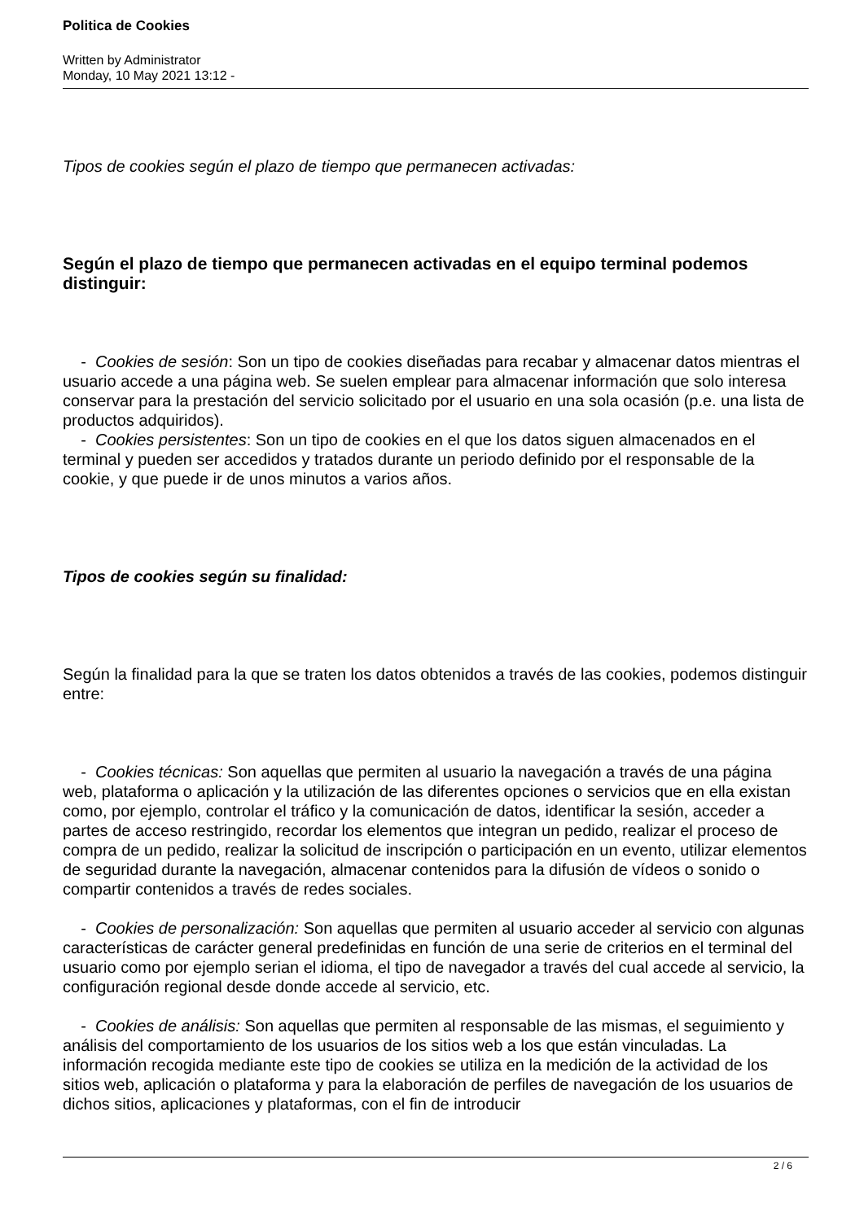Politica de Cookies
Written by Administrator
Monday, 10 May 2021 13:12 -
Tipos de cookies según el plazo de tiempo que permanecen activadas:
Según el plazo de tiempo que permanecen activadas en el equipo terminal podemos distinguir:
- Cookies de sesión: Son un tipo de cookies diseñadas para recabar y almacenar datos mientras el usuario accede a una página web. Se suelen emplear para almacenar información que solo interesa conservar para la prestación del servicio solicitado por el usuario en una sola ocasión (p.e. una lista de productos adquiridos).
- Cookies persistentes: Son un tipo de cookies en el que los datos siguen almacenados en el terminal y pueden ser accedidos y tratados durante un periodo definido por el responsable de la cookie, y que puede ir de unos minutos a varios años.
Tipos de cookies según su finalidad:
Según la finalidad para la que se traten los datos obtenidos a través de las cookies, podemos distinguir entre:
- Cookies técnicas: Son aquellas que permiten al usuario la navegación a través de una página web, plataforma o aplicación y la utilización de las diferentes opciones o servicios que en ella existan como, por ejemplo, controlar el tráfico y la comunicación de datos, identificar la sesión, acceder a partes de acceso restringido, recordar los elementos que integran un pedido, realizar el proceso de compra de un pedido, realizar la solicitud de inscripción o participación en un evento, utilizar elementos de seguridad durante la navegación, almacenar contenidos para la difusión de vídeos o sonido o compartir contenidos a través de redes sociales.
- Cookies de personalización: Son aquellas que permiten al usuario acceder al servicio con algunas características de carácter general predefinidas en función de una serie de criterios en el terminal del usuario como por ejemplo serian el idioma, el tipo de navegador a través del cual accede al servicio, la configuración regional desde donde accede al servicio, etc.
- Cookies de análisis: Son aquellas que permiten al responsable de las mismas, el seguimiento y análisis del comportamiento de los usuarios de los sitios web a los que están vinculadas. La información recogida mediante este tipo de cookies se utiliza en la medición de la actividad de los sitios web, aplicación o plataforma y para la elaboración de perfiles de navegación de los usuarios de dichos sitios, aplicaciones y plataformas, con el fin de introducir
2 / 6